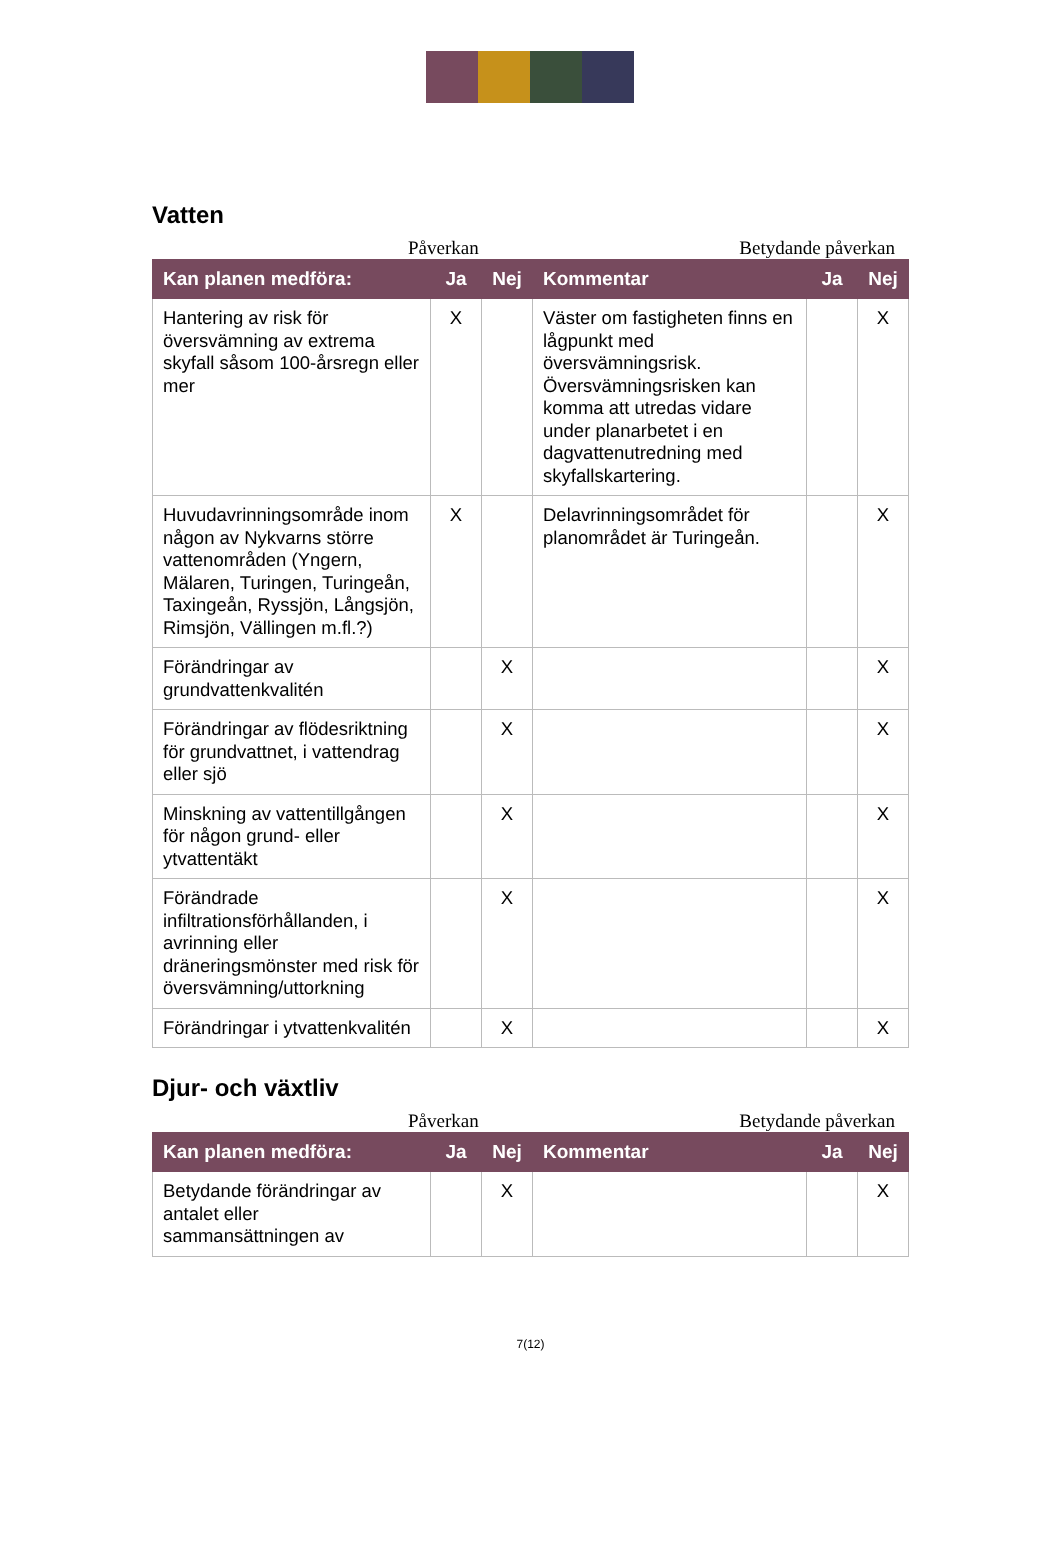Vatten
Påverkan Betydande påverkan
| Kan planen medföra: | Ja | Nej | Kommentar | Ja | Nej |
| --- | --- | --- | --- | --- | --- |
| Hantering av risk för översvämning av extrema skyfall såsom 100-årsregn eller mer | X | | Väster om fastigheten finns en lågpunkt med översvämningsrisk. Översvämningsrisken kan komma att utredas vidare under planarbetet i en dagvattenutredning med skyfallskartering. | | X |
| Huvudavrinningsområde inom någon av Nykvarns större vattenområden (Yngern, Mälaren, Turingen, Turingeån, Taxingeån, Ryssjön, Långsjön, Rimsjön, Vällingen m.fl.?) | X | | Delavrinningsområdet för planområdet är Turingeån. | | X |
| Förändringar av grundvattenkvalitén | | X | | | X |
| Förändringar av flödesriktning för grundvattnet, i vattendrag eller sjö | | X | | | X |
| Minskning av vattentillgången för någon grund- eller ytvattentäkt | | X | | | X |
| Förändrade infiltrationsförhållanden, i avrinning eller dräneringsmönster med risk för översvämning/uttorkning | | X | | | X |
| Förändringar i ytvattenkvalitén | | X | | | X |
Djur- och växtliv
Påverkan Betydande påverkan
| Kan planen medföra: | Ja | Nej | Kommentar | Ja | Nej |
| --- | --- | --- | --- | --- | --- |
| Betydande förändringar av antalet eller sammansättningen av | | X | | | X |
7(12)